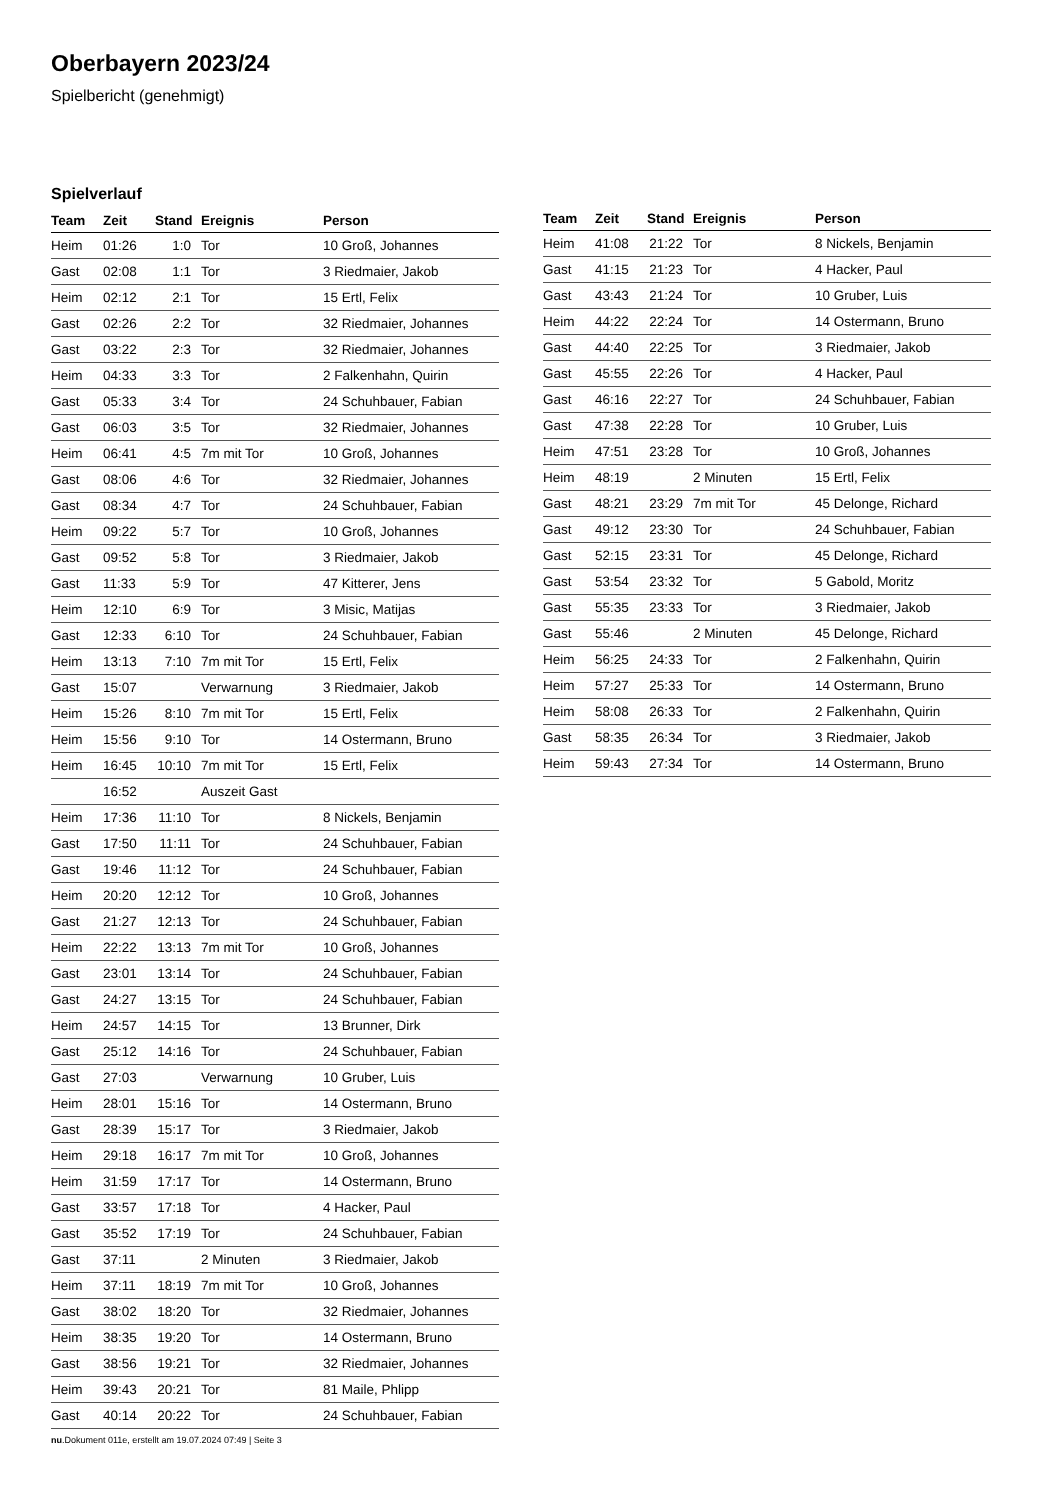Oberbayern 2023/24
Spielbericht (genehmigt)
Spielverlauf
| Team | Zeit | Stand | Ereignis | Person |
| --- | --- | --- | --- | --- |
| Heim | 01:26 | 1:0 | Tor | 10 Groß, Johannes |
| Gast | 02:08 | 1:1 | Tor | 3 Riedmaier, Jakob |
| Heim | 02:12 | 2:1 | Tor | 15 Ertl, Felix |
| Gast | 02:26 | 2:2 | Tor | 32 Riedmaier, Johannes |
| Gast | 03:22 | 2:3 | Tor | 32 Riedmaier, Johannes |
| Heim | 04:33 | 3:3 | Tor | 2 Falkenhahn, Quirin |
| Gast | 05:33 | 3:4 | Tor | 24 Schuhbauer, Fabian |
| Gast | 06:03 | 3:5 | Tor | 32 Riedmaier, Johannes |
| Heim | 06:41 | 4:5 | 7m mit Tor | 10 Groß, Johannes |
| Gast | 08:06 | 4:6 | Tor | 32 Riedmaier, Johannes |
| Gast | 08:34 | 4:7 | Tor | 24 Schuhbauer, Fabian |
| Heim | 09:22 | 5:7 | Tor | 10 Groß, Johannes |
| Gast | 09:52 | 5:8 | Tor | 3 Riedmaier, Jakob |
| Gast | 11:33 | 5:9 | Tor | 47 Kitterer, Jens |
| Heim | 12:10 | 6:9 | Tor | 3 Misic, Matijas |
| Gast | 12:33 | 6:10 | Tor | 24 Schuhbauer, Fabian |
| Heim | 13:13 | 7:10 | 7m mit Tor | 15 Ertl, Felix |
| Gast | 15:07 | | Verwarnung | 3 Riedmaier, Jakob |
| Heim | 15:26 | 8:10 | 7m mit Tor | 15 Ertl, Felix |
| Heim | 15:56 | 9:10 | Tor | 14 Ostermann, Bruno |
| Heim | 16:45 | 10:10 | 7m mit Tor | 15 Ertl, Felix |
| | 16:52 | | Auszeit Gast | |
| Heim | 17:36 | 11:10 | Tor | 8 Nickels, Benjamin |
| Gast | 17:50 | 11:11 | Tor | 24 Schuhbauer, Fabian |
| Gast | 19:46 | 11:12 | Tor | 24 Schuhbauer, Fabian |
| Heim | 20:20 | 12:12 | Tor | 10 Groß, Johannes |
| Gast | 21:27 | 12:13 | Tor | 24 Schuhbauer, Fabian |
| Heim | 22:22 | 13:13 | 7m mit Tor | 10 Groß, Johannes |
| Gast | 23:01 | 13:14 | Tor | 24 Schuhbauer, Fabian |
| Gast | 24:27 | 13:15 | Tor | 24 Schuhbauer, Fabian |
| Heim | 24:57 | 14:15 | Tor | 13 Brunner, Dirk |
| Gast | 25:12 | 14:16 | Tor | 24 Schuhbauer, Fabian |
| Gast | 27:03 | | Verwarnung | 10 Gruber, Luis |
| Heim | 28:01 | 15:16 | Tor | 14 Ostermann, Bruno |
| Gast | 28:39 | 15:17 | Tor | 3 Riedmaier, Jakob |
| Heim | 29:18 | 16:17 | 7m mit Tor | 10 Groß, Johannes |
| Heim | 31:59 | 17:17 | Tor | 14 Ostermann, Bruno |
| Gast | 33:57 | 17:18 | Tor | 4 Hacker, Paul |
| Gast | 35:52 | 17:19 | Tor | 24 Schuhbauer, Fabian |
| Gast | 37:11 | | 2 Minuten | 3 Riedmaier, Jakob |
| Heim | 37:11 | 18:19 | 7m mit Tor | 10 Groß, Johannes |
| Gast | 38:02 | 18:20 | Tor | 32 Riedmaier, Johannes |
| Heim | 38:35 | 19:20 | Tor | 14 Ostermann, Bruno |
| Gast | 38:56 | 19:21 | Tor | 32 Riedmaier, Johannes |
| Heim | 39:43 | 20:21 | Tor | 81 Maile, Phlipp |
| Gast | 40:14 | 20:22 | Tor | 24 Schuhbauer, Fabian |
| Team | Zeit | Stand | Ereignis | Person |
| --- | --- | --- | --- | --- |
| Heim | 41:08 | 21:22 | Tor | 8 Nickels, Benjamin |
| Gast | 41:15 | 21:23 | Tor | 4 Hacker, Paul |
| Gast | 43:43 | 21:24 | Tor | 10 Gruber, Luis |
| Heim | 44:22 | 22:24 | Tor | 14 Ostermann, Bruno |
| Gast | 44:40 | 22:25 | Tor | 3 Riedmaier, Jakob |
| Gast | 45:55 | 22:26 | Tor | 4 Hacker, Paul |
| Gast | 46:16 | 22:27 | Tor | 24 Schuhbauer, Fabian |
| Gast | 47:38 | 22:28 | Tor | 10 Gruber, Luis |
| Heim | 47:51 | 23:28 | Tor | 10 Groß, Johannes |
| Heim | 48:19 | | 2 Minuten | 15 Ertl, Felix |
| Gast | 48:21 | 23:29 | 7m mit Tor | 45 Delonge, Richard |
| Gast | 49:12 | 23:30 | Tor | 24 Schuhbauer, Fabian |
| Gast | 52:15 | 23:31 | Tor | 45 Delonge, Richard |
| Gast | 53:54 | 23:32 | Tor | 5 Gabold, Moritz |
| Gast | 55:35 | 23:33 | Tor | 3 Riedmaier, Jakob |
| Gast | 55:46 | | 2 Minuten | 45 Delonge, Richard |
| Heim | 56:25 | 24:33 | Tor | 2 Falkenhahn, Quirin |
| Heim | 57:27 | 25:33 | Tor | 14 Ostermann, Bruno |
| Heim | 58:08 | 26:33 | Tor | 2 Falkenhahn, Quirin |
| Gast | 58:35 | 26:34 | Tor | 3 Riedmaier, Jakob |
| Heim | 59:43 | 27:34 | Tor | 14 Ostermann, Bruno |
nu.Dokument 011e, erstellt am 19.07.2024 07:49 | Seite 3